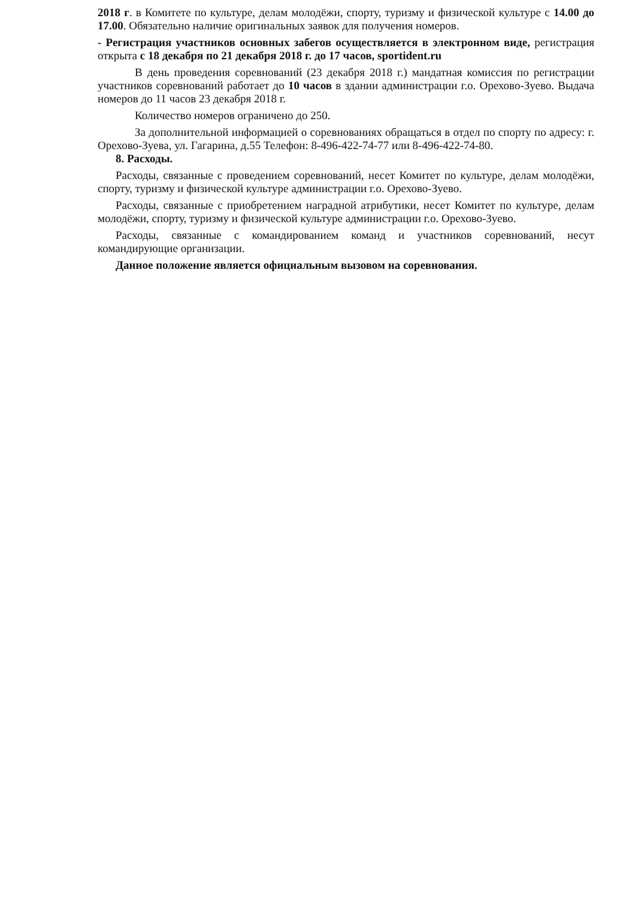2018 г. в Комитете по культуре, делам молодёжи, спорту, туризму и физической культуре с 14.00 до 17.00. Обязательно наличие оригинальных заявок для получения номеров.
- Регистрация участников основных забегов осуществляется в электронном виде, регистрация открыта с 18 декабря по 21 декабря 2018 г. до 17 часов, sportident.ru
В день проведения соревнований (23 декабря 2018 г.) мандатная комиссия по регистрации участников соревнований работает до 10 часов в здании администрации г.о. Орехово-Зуево. Выдача номеров до 11 часов 23 декабря 2018 г.
Количество номеров ограничено до 250.
За дополнительной информацией о соревнованиях обращаться в отдел по спорту по адресу: г. Орехово-Зуева, ул. Гагарина, д.55 Телефон: 8-496-422-74-77 или 8-496-422-74-80.
8. Расходы.
Расходы, связанные с проведением соревнований, несет Комитет по культуре, делам молодёжи, спорту, туризму и физической культуре администрации г.о. Орехово-Зуево.
Расходы, связанные с приобретением наградной атрибутики, несет Комитет по культуре, делам молодёжи, спорту, туризму и физической культуре администрации г.о. Орехово-Зуево.
Расходы, связанные с командированием команд и участников соревнований, несут командирующие организации.
Данное положение является официальным вызовом на соревнования.